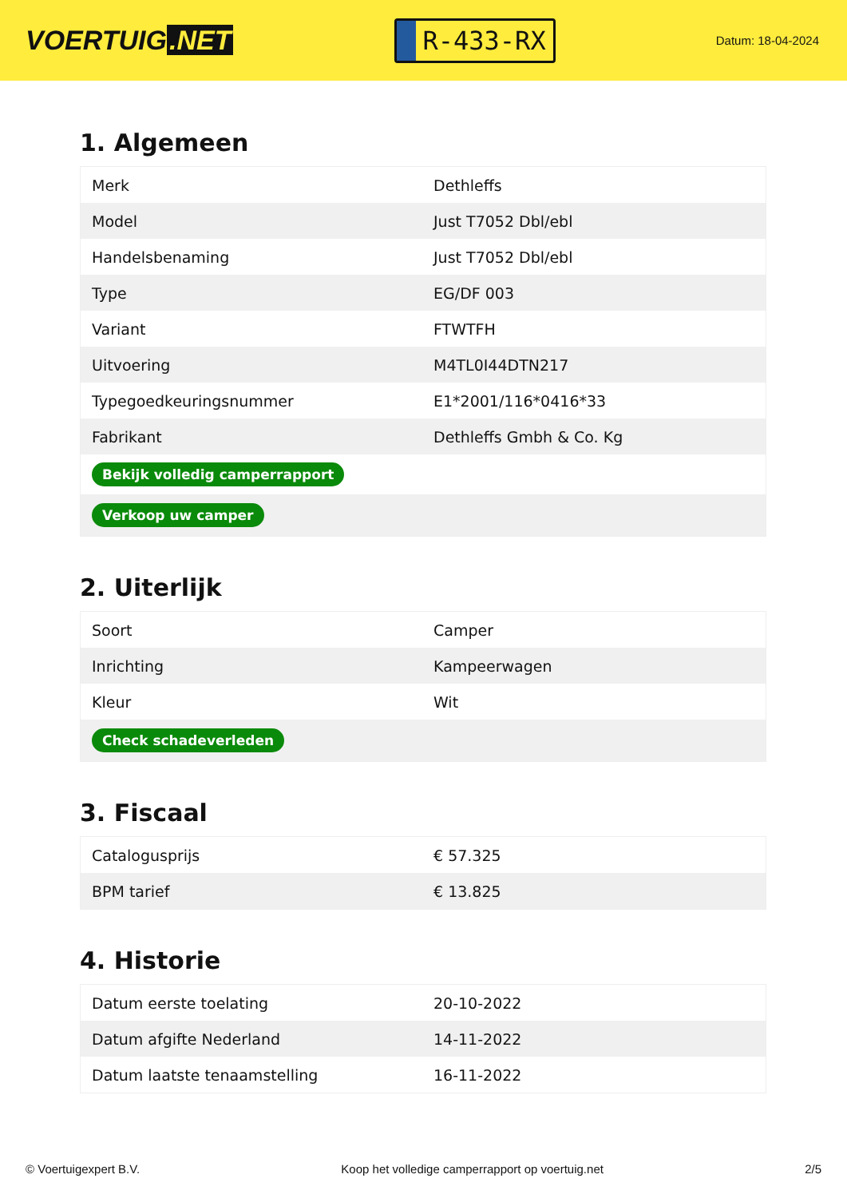VOERTUIG.NET
R-433-RX
Datum: 18-04-2024
1. Algemeen
| Merk | Dethleffs |
| Model | Just T7052 Dbl/ebl |
| Handelsbenaming | Just T7052 Dbl/ebl |
| Type | EG/DF 003 |
| Variant | FTWTFH |
| Uitvoering | M4TL0I44DTN217 |
| Typegoedkeuringsnummer | E1*2001/116*0416*33 |
| Fabrikant | Dethleffs Gmbh & Co. Kg |
| Bekijk volledig camperrapport | |
| Verkoop uw camper | |
2. Uiterlijk
| Soort | Camper |
| Inrichting | Kampeerwagen |
| Kleur | Wit |
| Check schadeverleden | |
3. Fiscaal
| Catalogusprijs | € 57.325 |
| BPM tarief | € 13.825 |
4. Historie
| Datum eerste toelating | 20-10-2022 |
| Datum afgifte Nederland | 14-11-2022 |
| Datum laatste tenaamstelling | 16-11-2022 |
© Voertuigexpert B.V. Koop het volledige camperrapport op voertuig.net 2/5